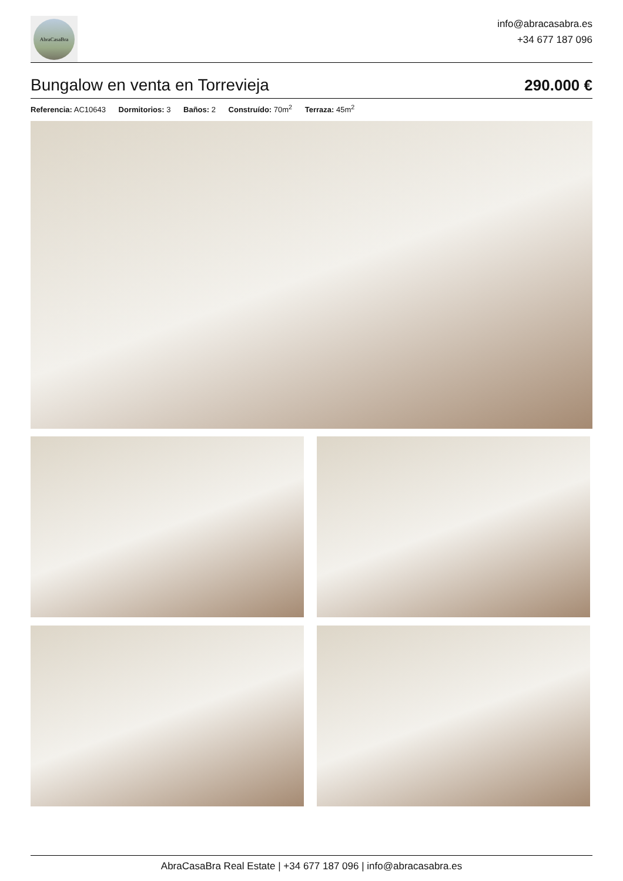AbraCasaBra
info@abracasabra.es
+34 677 187 096
Bungalow en venta en Torrevieja
290.000 €
Referencia: AC10643 Dormitorios: 3 Baños: 2 Construído: 70m<sup>2</sup> Terraza: 45m<sup>2</sup>
AbraCasaBra Real Estate | +34 677 187 096 | info@abracasabra.es